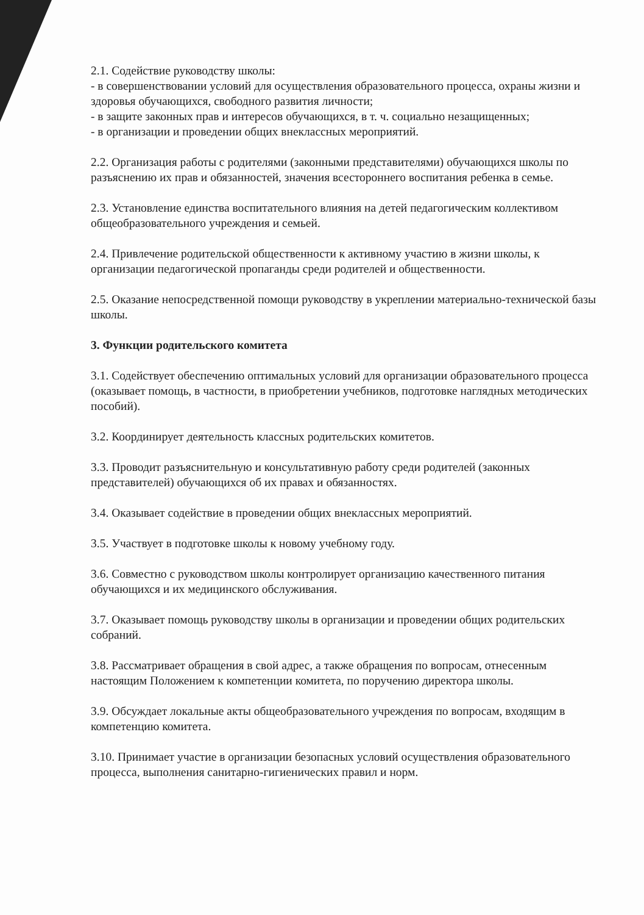2.1. Содействие руководству школы:
- в совершенствовании условий для осуществления образовательного процесса, охраны жизни и здоровья обучающихся, свободного развития личности;
- в защите законных прав и интересов обучающихся, в т. ч. социально незащищенных;
- в организации и проведении общих внеклассных мероприятий.
2.2. Организация работы с родителями (законными представителями) обучающихся школы по разъяснению их прав и обязанностей, значения всестороннего воспитания ребенка в семье.
2.3. Установление единства воспитательного влияния на детей педагогическим коллективом общеобразовательного учреждения и семьей.
2.4. Привлечение родительской общественности к активному участию в жизни школы, к организации педагогической пропаганды среди родителей и общественности.
2.5. Оказание непосредственной помощи руководству в укреплении материально-технической базы школы.
3. Функции родительского комитета
3.1. Содействует обеспечению оптимальных условий для организации образовательного процесса (оказывает помощь, в частности, в приобретении учебников, подготовке наглядных методических пособий).
3.2. Координирует деятельность классных родительских комитетов.
3.3. Проводит разъяснительную и консультативную работу среди родителей (законных представителей) обучающихся об их правах и обязанностях.
3.4. Оказывает содействие в проведении общих внеклассных мероприятий.
3.5. Участвует в подготовке школы к новому учебному году.
3.6. Совместно с руководством школы контролирует организацию качественного питания обучающихся и их медицинского обслуживания.
3.7. Оказывает помощь руководству школы в организации и проведении общих родительских собраний.
3.8. Рассматривает обращения в свой адрес, а также обращения по вопросам, отнесенным настоящим Положением к компетенции комитета, по поручению директора школы.
3.9. Обсуждает локальные акты общеобразовательного учреждения по вопросам, входящим в компетенцию комитета.
3.10. Принимает участие в организации безопасных условий осуществления образовательного процесса, выполнения санитарно-гигиенических правил и норм.